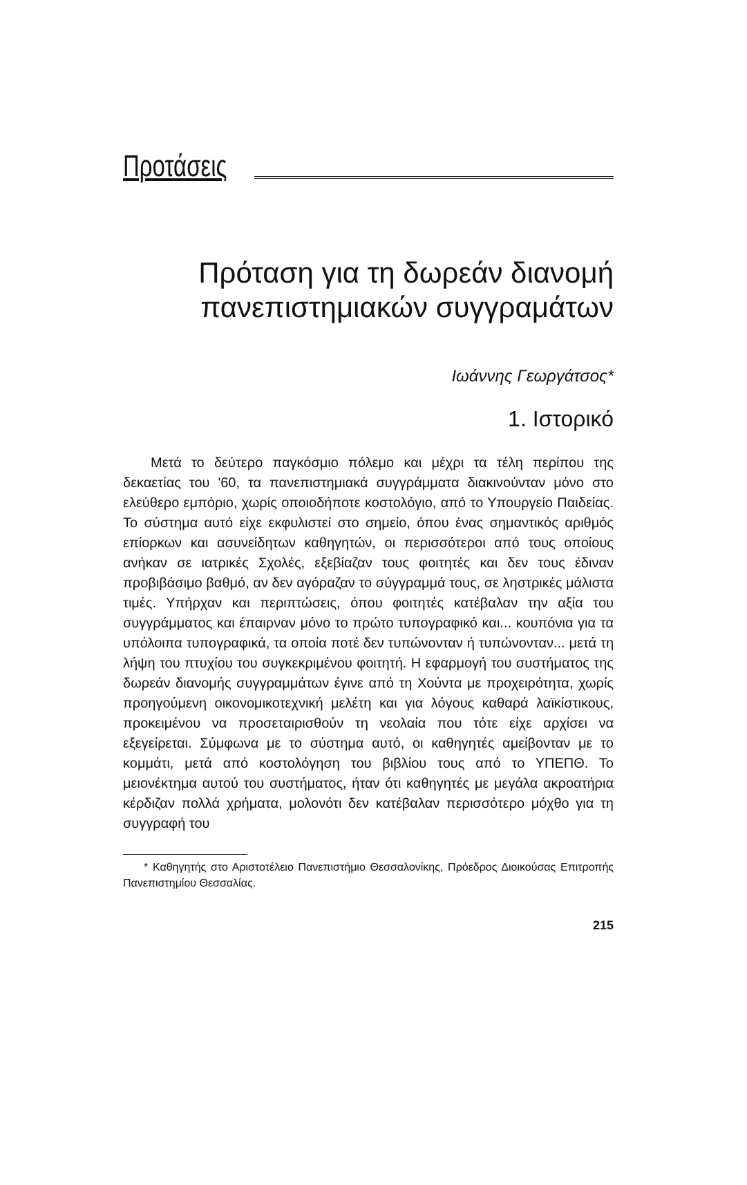Προτάσεις
Πρόταση για τη δωρεάν διανομή πανεπιστημιακών συγγραμάτων
Ιωάννης Γεωργάτσος*
1. Ιστορικό
Μετά το δεύτερο παγκόσμιο πόλεμο και μέχρι τα τέλη περίπου της δεκαετίας του '60, τα πανεπιστημιακά συγγράμματα διακινούνταν μόνο στο ελεύθερο εμπόριο, χωρίς οποιοδήποτε κοστολόγιο, από το Υπουργείο Παιδείας. Το σύστημα αυτό είχε εκφυλιστεί στο σημείο, όπου ένας σημαντικός αριθμός επίορκων και ασυνείδητων καθηγητών, οι περισσότεροι από τους οποίους ανήκαν σε ιατρικές Σχολές, εξεβίαζαν τους φοιτητές και δεν τους έδιναν προβιβάσιμο βαθμό, αν δεν αγόραζαν το σύγγραμμά τους, σε ληστρικές μάλιστα τιμές. Υπήρχαν και περιπτώσεις, όπου φοιτητές κατέβαλαν την αξία του συγγράμματος και έπαιρναν μόνο το πρώτο τυπογραφικό και... κουπόνια για τα υπόλοιπα τυπογραφικά, τα οποία ποτέ δεν τυπώνονταν ή τυπώνονταν... μετά τη λήψη του πτυχίου του συγκεκριμένου φοιτητή. Η εφαρμογή του συστήματος της δωρεάν διανομής συγγραμμάτων έγινε από τη Χούντα με προχειρότητα, χωρίς προηγούμενη οικονομικοτεχνική μελέτη και για λόγους καθαρά λαϊκίστικους, προκειμένου να προσεταιρισθούν τη νεολαία που τότε είχε αρχίσει να εξεγείρεται. Σύμφωνα με το σύστημα αυτό, οι καθηγητές αμείβονταν με το κομμάτι, μετά από κοστολόγηση του βιβλίου τους από το ΥΠΕΠΘ. Το μειονέκτημα αυτού του συστήματος, ήταν ότι καθηγητές με μεγάλα ακροατήρια κέρδιζαν πολλά χρήματα, μολονότι δεν κατέβαλαν περισσότερο μόχθο για τη συγγραφή του
* Καθηγητής στο Αριστοτέλειο Πανεπιστήμιο Θεσσαλονίκης, Πρόεδρος Διοικούσας Επιτροπής Πανεπιστημίου Θεσσαλίας.
215